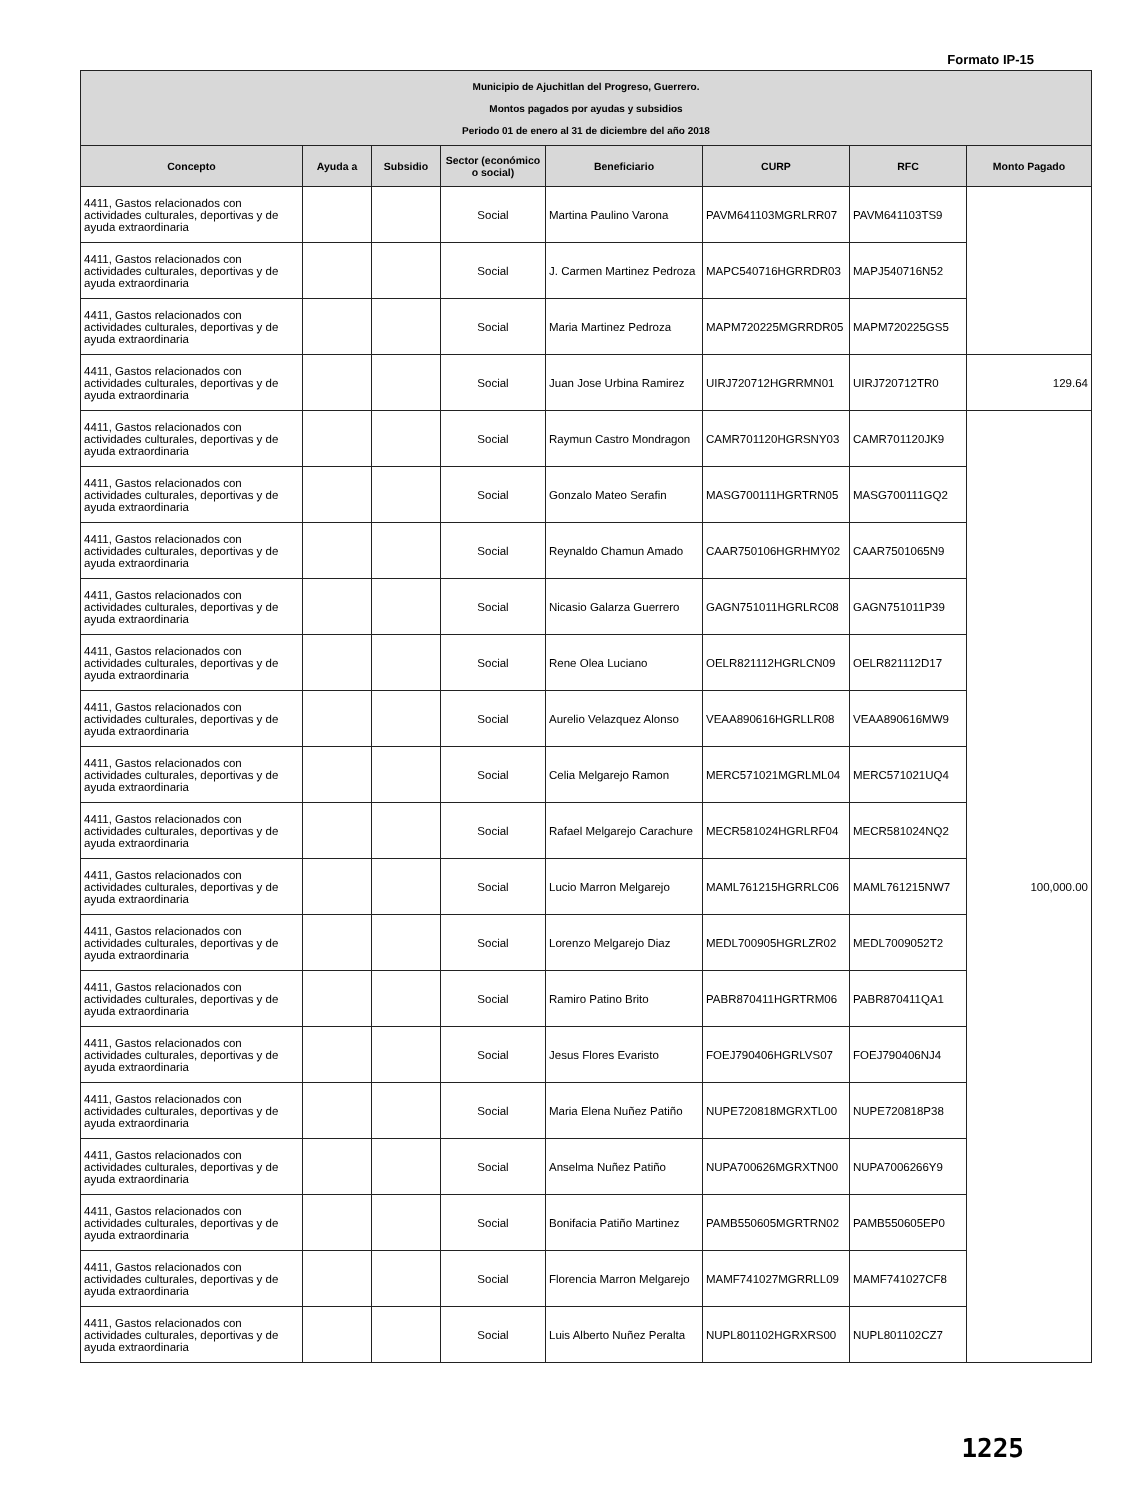Formato IP-15
| Municipio de Ajuchitlan del Progreso, Guerrero. Montos pagados por ayudas y subsidios Periodo 01 de enero al 31 de diciembre del año 2018 | | | | | | | |
| Concepto | Ayuda a | Subsidio | Sector (económico o social) | Beneficiario | CURP | RFC | Monto Pagado |
| 4411, Gastos relacionados con actividades culturales, deportivas y de ayuda extraordinaria | | | Social | Martina Paulino Varona | PAVM641103MGRLRR07 | PAVM641103TS9 | |
| 4411, Gastos relacionados con actividades culturales, deportivas y de ayuda extraordinaria | | | Social | J. Carmen Martinez Pedroza | MAPC540716HGRRDR03 | MAPJ540716N52 | |
| 4411, Gastos relacionados con actividades culturales, deportivas y de ayuda extraordinaria | | | Social | Maria Martinez Pedroza | MAPM720225MGRRDR05 | MAPM720225GS5 | |
| 4411, Gastos relacionados con actividades culturales, deportivas y de ayuda extraordinaria | | | Social | Juan Jose Urbina Ramirez | UIRJ720712HGRRMN01 | UIRJ720712TR0 | 129.64 |
| 4411, Gastos relacionados con actividades culturales, deportivas y de ayuda extraordinaria | | | Social | Raymun Castro Mondragon | CAMR701120HGRSNY03 | CAMR701120JK9 | 100,000.00 |
| 4411, Gastos relacionados con actividades culturales, deportivas y de ayuda extraordinaria | | | Social | Gonzalo Mateo Serafin | MASG700111HGRTRN05 | MASG700111GQ2 | |
| 4411, Gastos relacionados con actividades culturales, deportivas y de ayuda extraordinaria | | | Social | Reynaldo Chamun Amado | CAAR750106HGRHMY02 | CAAR7501065N9 | |
| 4411, Gastos relacionados con actividades culturales, deportivas y de ayuda extraordinaria | | | Social | Nicasio Galarza Guerrero | GAGN751011HGRLRC08 | GAGN751011P39 | |
| 4411, Gastos relacionados con actividades culturales, deportivas y de ayuda extraordinaria | | | Social | Rene Olea Luciano | OELR821112HGRLCN09 | OELR821112D17 | |
| 4411, Gastos relacionados con actividades culturales, deportivas y de ayuda extraordinaria | | | Social | Aurelio Velazquez Alonso | VEAA890616HGRLLR08 | VEAA890616MW9 | |
| 4411, Gastos relacionados con actividades culturales, deportivas y de ayuda extraordinaria | | | Social | Celia Melgarejo Ramon | MERC571021MGRLML04 | MERC571021UQ4 | |
| 4411, Gastos relacionados con actividades culturales, deportivas y de ayuda extraordinaria | | | Social | Rafael Melgarejo Carachure | MECR581024HGRLRF04 | MECR581024NQ2 | |
| 4411, Gastos relacionados con actividades culturales, deportivas y de ayuda extraordinaria | | | Social | Lucio Marron Melgarejo | MAML761215HGRRLC06 | MAML761215NW7 | |
| 4411, Gastos relacionados con actividades culturales, deportivas y de ayuda extraordinaria | | | Social | Lorenzo Melgarejo Diaz | MEDL700905HGRLZR02 | MEDL7009052T2 | |
| 4411, Gastos relacionados con actividades culturales, deportivas y de ayuda extraordinaria | | | Social | Ramiro Patino Brito | PABR870411HGRTRM06 | PABR870411QA1 | |
| 4411, Gastos relacionados con actividades culturales, deportivas y de ayuda extraordinaria | | | Social | Jesus Flores Evaristo | FOEJ790406HGRLVS07 | FOEJ790406NJ4 | |
| 4411, Gastos relacionados con actividades culturales, deportivas y de ayuda extraordinaria | | | Social | Maria Elena Nuñez Patiño | NUPE720818MGRXTL00 | NUPE720818P38 | |
| 4411, Gastos relacionados con actividades culturales, deportivas y de ayuda extraordinaria | | | Social | Anselma Nuñez Patiño | NUPA700626MGRXTN00 | NUPA7006266Y9 | |
| 4411, Gastos relacionados con actividades culturales, deportivas y de ayuda extraordinaria | | | Social | Bonifacia Patiño Martinez | PAMB550605MGRTRN02 | PAMB550605EP0 | |
| 4411, Gastos relacionados con actividades culturales, deportivas y de ayuda extraordinaria | | | Social | Florencia Marron Melgarejo | MAMF741027MGRRLL09 | MAMF741027CF8 | |
| 4411, Gastos relacionados con actividades culturales, deportivas y de ayuda extraordinaria | | | Social | Luis Alberto Nuñez Peralta | NUPL801102HGRXRS00 | NUPL801102CZ7 | |
1225